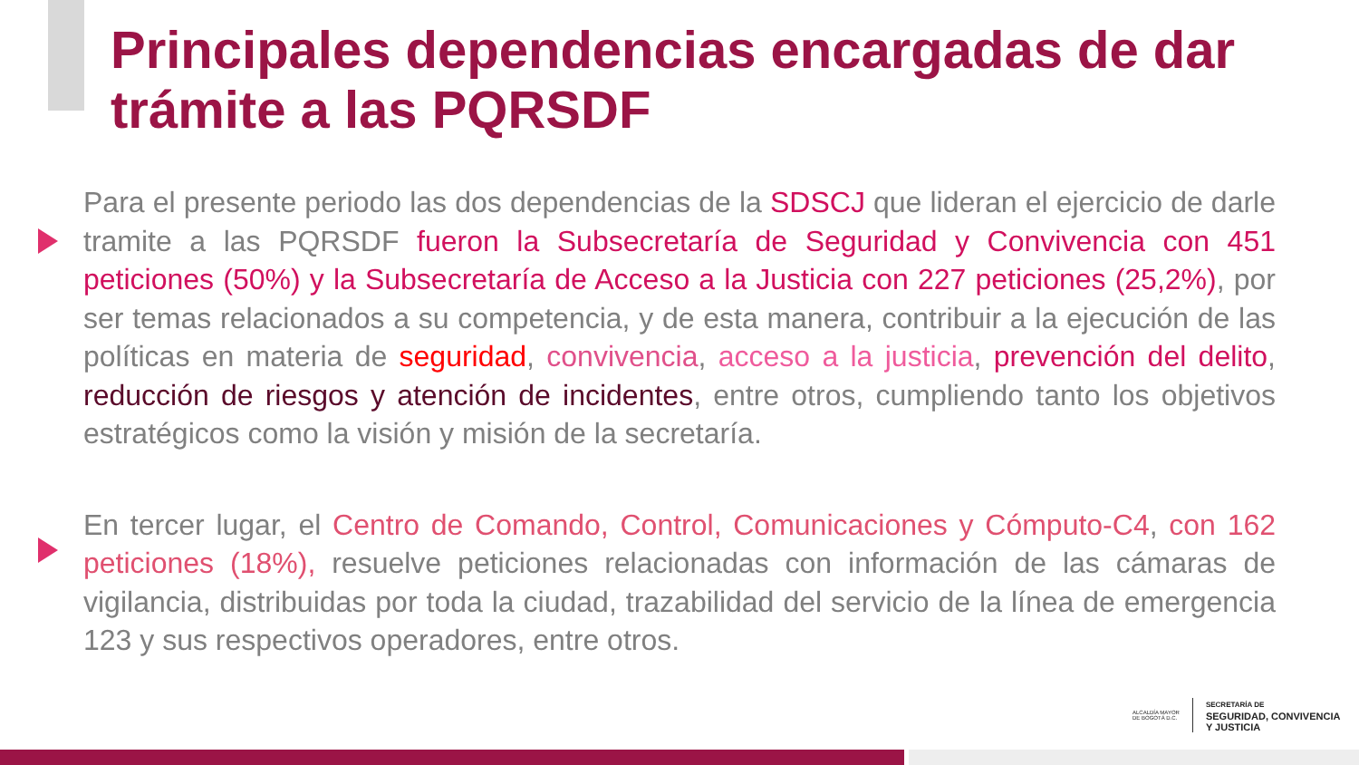Principales dependencias encargadas de dar trámite a las PQRSDF
Para el presente periodo las dos dependencias de la SDSCJ que lideran el ejercicio de darle tramite a las PQRSDF fueron la Subsecretaría de Seguridad y Convivencia con 451 peticiones (50%) y la Subsecretaría de Acceso a la Justicia con 227 peticiones (25,2%), por ser temas relacionados a su competencia, y de esta manera, contribuir a la ejecución de las políticas en materia de seguridad, convivencia, acceso a la justicia, prevención del delito, reducción de riesgos y atención de incidentes, entre otros, cumpliendo tanto los objetivos estratégicos como la visión y misión de la secretaría.
En tercer lugar, el Centro de Comando, Control, Comunicaciones y Cómputo-C4, con 162 peticiones (18%), resuelve peticiones relacionadas con información de las cámaras de vigilancia, distribuidas por toda la ciudad, trazabilidad del servicio de la línea de emergencia 123 y sus respectivos operadores, entre otros.
ALCALDÍA MAYOR
DE BOGOTÁ D.C. SECRETARÍA DE
SEGURIDAD, CONVIVENCIA
Y JUSTICIA